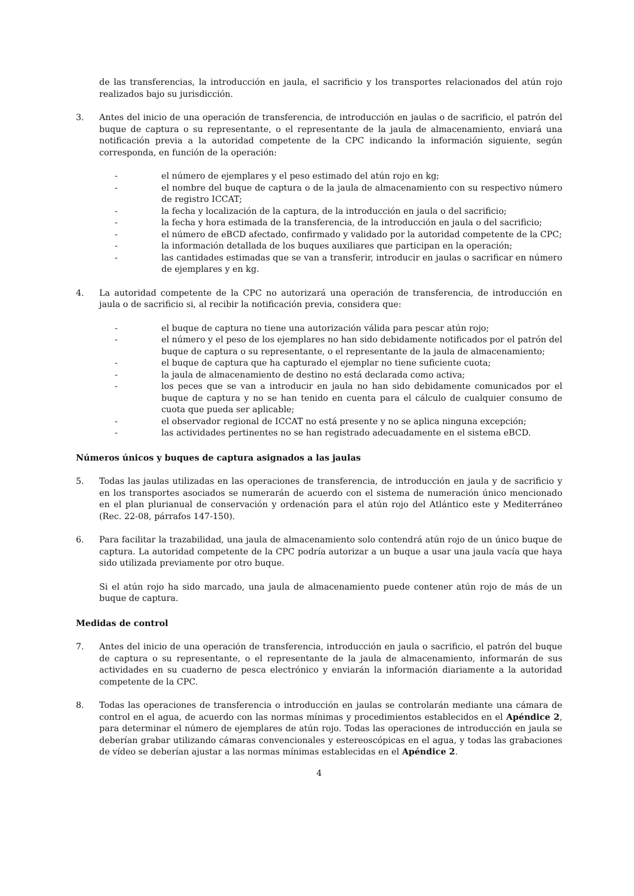de las transferencias, la introducción en jaula, el sacrificio y los transportes relacionados del atún rojo realizados bajo su jurisdicción.
3. Antes del inicio de una operación de transferencia, de introducción en jaulas o de sacrificio, el patrón del buque de captura o su representante, o el representante de la jaula de almacenamiento, enviará una notificación previa a la autoridad competente de la CPC indicando la información siguiente, según corresponda, en función de la operación:
- el número de ejemplares y el peso estimado del atún rojo en kg;
- el nombre del buque de captura o de la jaula de almacenamiento con su respectivo número de registro ICCAT;
- la fecha y localización de la captura, de la introducción en jaula o del sacrificio;
- la fecha y hora estimada de la transferencia, de la introducción en jaula o del sacrificio;
- el número de eBCD afectado, confirmado y validado por la autoridad competente de la CPC;
- la información detallada de los buques auxiliares que participan en la operación;
- las cantidades estimadas que se van a transferir, introducir en jaulas o sacrificar en número de ejemplares y en kg.
4. La autoridad competente de la CPC no autorizará una operación de transferencia, de introducción en jaula o de sacrificio si, al recibir la notificación previa, considera que:
- el buque de captura no tiene una autorización válida para pescar atún rojo;
- el número y el peso de los ejemplares no han sido debidamente notificados por el patrón del buque de captura o su representante, o el representante de la jaula de almacenamiento;
- el buque de captura que ha capturado el ejemplar no tiene suficiente cuota;
- la jaula de almacenamiento de destino no está declarada como activa;
- los peces que se van a introducir en jaula no han sido debidamente comunicados por el buque de captura y no se han tenido en cuenta para el cálculo de cualquier consumo de cuota que pueda ser aplicable;
- el observador regional de ICCAT no está presente y no se aplica ninguna excepción;
- las actividades pertinentes no se han registrado adecuadamente en el sistema eBCD.
Números únicos y buques de captura asignados a las jaulas
5. Todas las jaulas utilizadas en las operaciones de transferencia, de introducción en jaula y de sacrificio y en los transportes asociados se numerarán de acuerdo con el sistema de numeración único mencionado en el plan plurianual de conservación y ordenación para el atún rojo del Atlántico este y Mediterráneo (Rec. 22-08, párrafos 147-150).
6. Para facilitar la trazabilidad, una jaula de almacenamiento solo contendrá atún rojo de un único buque de captura. La autoridad competente de la CPC podría autorizar a un buque a usar una jaula vacía que haya sido utilizada previamente por otro buque.
Si el atún rojo ha sido marcado, una jaula de almacenamiento puede contener atún rojo de más de un buque de captura.
Medidas de control
7. Antes del inicio de una operación de transferencia, introducción en jaula o sacrificio, el patrón del buque de captura o su representante, o el representante de la jaula de almacenamiento, informarán de sus actividades en su cuaderno de pesca electrónico y enviarán la información diariamente a la autoridad competente de la CPC.
8. Todas las operaciones de transferencia o introducción en jaulas se controlarán mediante una cámara de control en el agua, de acuerdo con las normas mínimas y procedimientos establecidos en el Apéndice 2, para determinar el número de ejemplares de atún rojo. Todas las operaciones de introducción en jaula se deberían grabar utilizando cámaras convencionales y estereoscópicas en el agua, y todas las grabaciones de vídeo se deberían ajustar a las normas mínimas establecidas en el Apéndice 2.
4